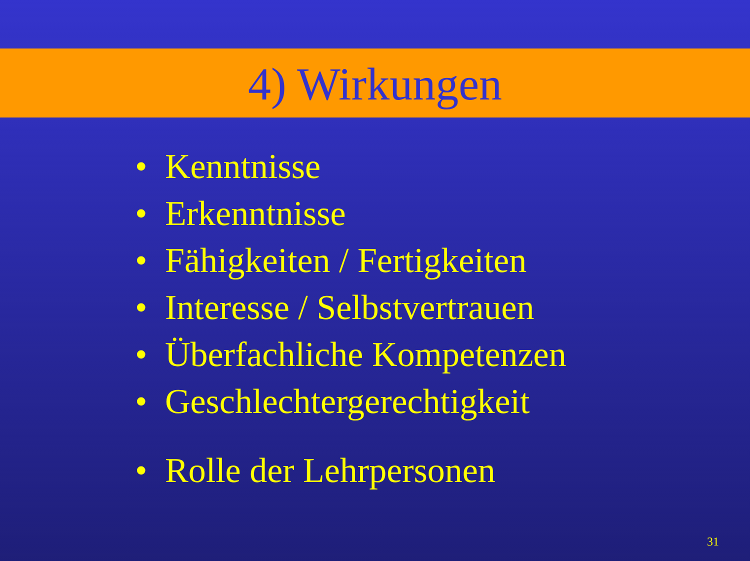4) Wirkungen
• Kenntnisse
• Erkenntnisse
• Fähigkeiten / Fertigkeiten
• Interesse / Selbstvertrauen
• Überfachliche Kompetenzen
• Geschlechtergerechtigkeit
• Rolle der Lehrpersonen
31